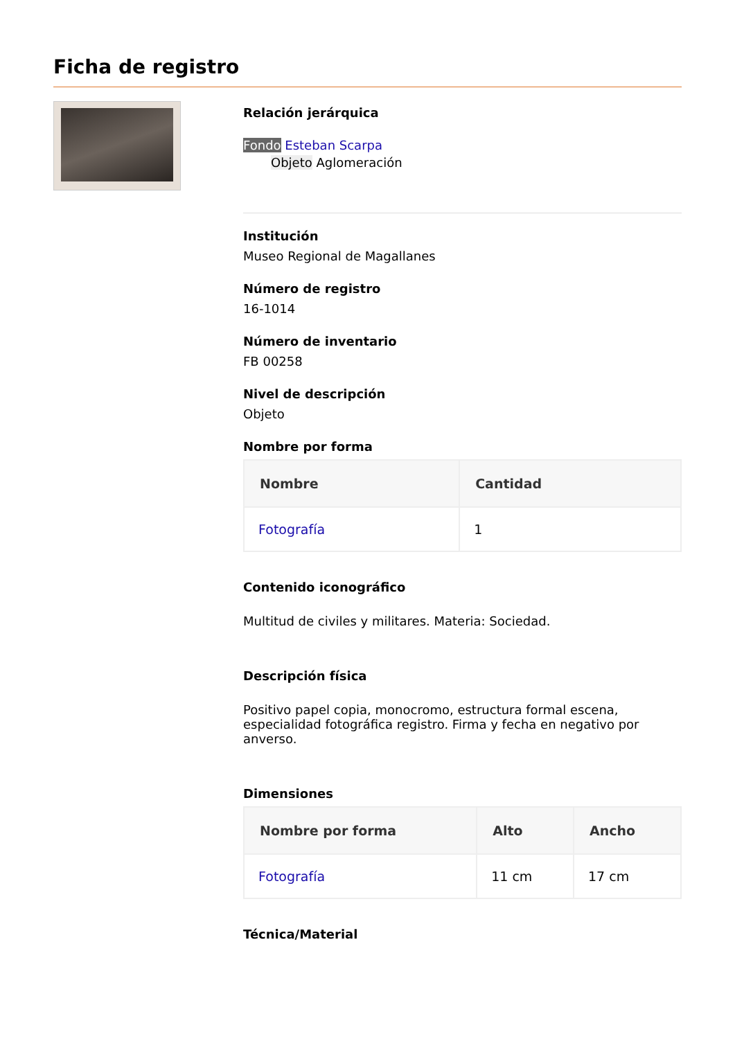Ficha de registro
Relación jerárquica
Fondo Esteban Scarpa
Objeto Aglomeración
Institución
Museo Regional de Magallanes
Número de registro
16-1014
Número de inventario
FB 00258
Nivel de descripción
Objeto
Nombre por forma
| Nombre | Cantidad |
| --- | --- |
| Fotografía | 1 |
Contenido iconográfico
Multitud de civiles y militares. Materia: Sociedad.
Descripción física
Positivo papel copia, monocromo, estructura formal escena, especialidad fotográfica registro. Firma y fecha en negativo por anverso.
Dimensiones
| Nombre por forma | Alto | Ancho |
| --- | --- | --- |
| Fotografía | 11 cm | 17 cm |
Técnica/Material